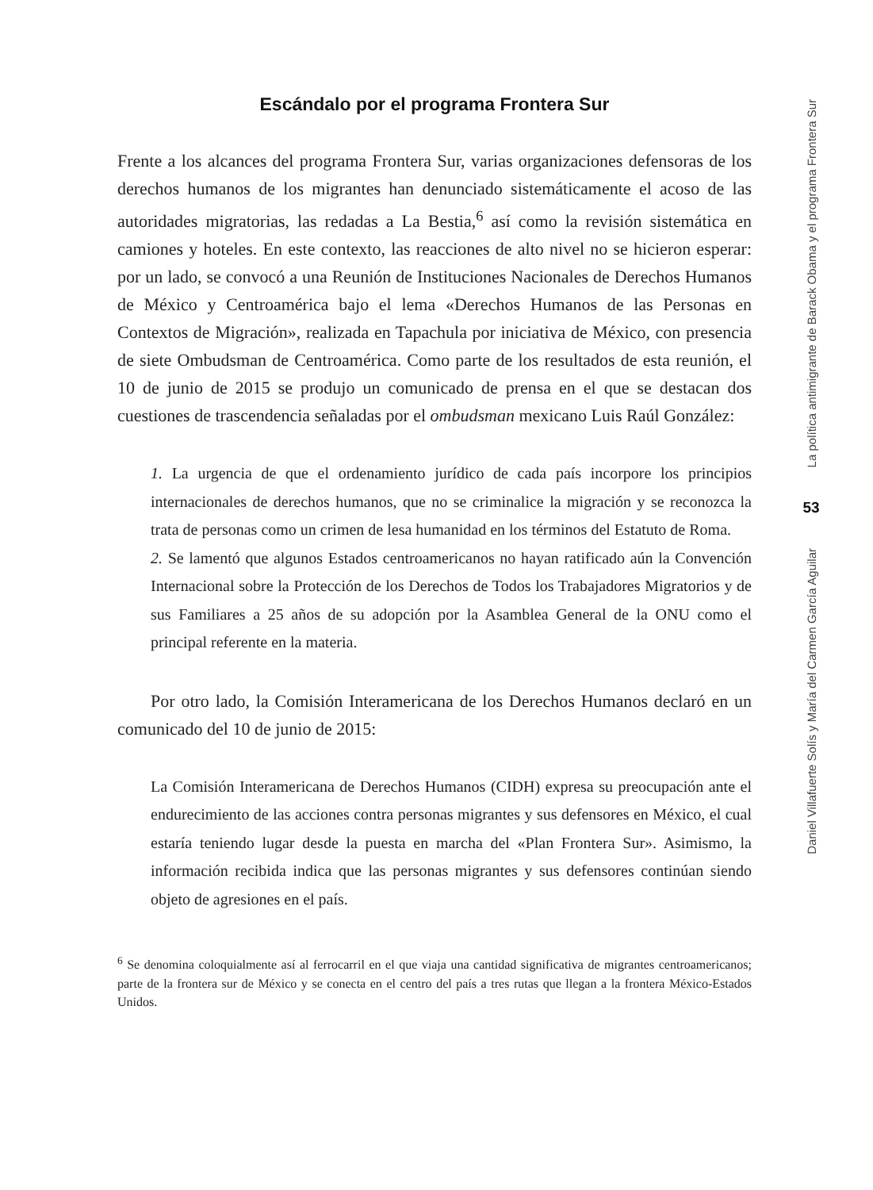Escándalo por el programa Frontera Sur
Frente a los alcances del programa Frontera Sur, varias organizaciones defensoras de los derechos humanos de los migrantes han denunciado sistemáticamente el acoso de las autoridades migratorias, las redadas a La Bestia,<sup>6</sup> así como la revisión sistemática en camiones y hoteles. En este contexto, las reacciones de alto nivel no se hicieron esperar: por un lado, se convocó a una Reunión de Instituciones Nacionales de Derechos Humanos de México y Centroamérica bajo el lema «Derechos Humanos de las Personas en Contextos de Migración», realizada en Tapachula por iniciativa de México, con presencia de siete Ombudsman de Centroamérica. Como parte de los resultados de esta reunión, el 10 de junio de 2015 se produjo un comunicado de prensa en el que se destacan dos cuestiones de trascendencia señaladas por el ombudsman mexicano Luis Raúl González:
1. La urgencia de que el ordenamiento jurídico de cada país incorpore los principios internacionales de derechos humanos, que no se criminalice la migración y se reconozca la trata de personas como un crimen de lesa humanidad en los términos del Estatuto de Roma.
2. Se lamentó que algunos Estados centroamericanos no hayan ratificado aún la Convención Internacional sobre la Protección de los Derechos de Todos los Trabajadores Migratorios y de sus Familiares a 25 años de su adopción por la Asamblea General de la ONU como el principal referente en la materia.
Por otro lado, la Comisión Interamericana de los Derechos Humanos declaró en un comunicado del 10 de junio de 2015:
La Comisión Interamericana de Derechos Humanos (CIDH) expresa su preocupación ante el endurecimiento de las acciones contra personas migrantes y sus defensores en México, el cual estaría teniendo lugar desde la puesta en marcha del «Plan Frontera Sur». Asimismo, la información recibida indica que las personas migrantes y sus defensores continúan siendo objeto de agresiones en el país.
<sup>6</sup> Se denomina coloquialmente así al ferrocarril en el que viaja una cantidad significativa de migrantes centroamericanos; parte de la frontera sur de México y se conecta en el centro del país a tres rutas que llegan a la frontera México-Estados Unidos.
La política antimigrante de Barack Obama y el programa Frontera Sur
53
Daniel Villafuerte Solís y María del Carmen García Aguilar